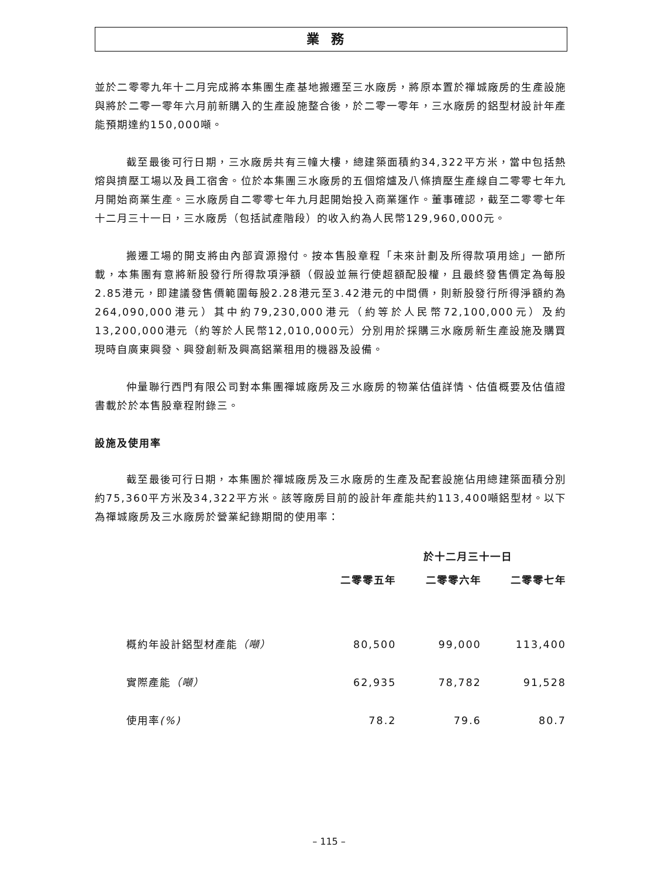業務
並於二零零九年十二月完成將本集團生產基地搬遷至三水廠房，將原本置於禪城廠房的生產設施與將於二零一零年六月前新購入的生產設施整合後，於二零一零年，三水廠房的鋁型材設計年產能預期達約150,000噸。
截至最後可行日期，三水廠房共有三幢大樓，總建築面積約34,322平方米，當中包括熱熔與擠壓工場以及員工宿舍。位於本集團三水廠房的五個熔爐及八條擠壓生產線自二零零七年九月開始商業生產。三水廠房自二零零七年九月起開始投入商業運作。董事確認，截至二零零七年十二月三十一日，三水廠房（包括試產階段）的收入約為人民幣129,960,000元。
搬遷工場的開支將由內部資源撥付。按本售股章程「未來計劃及所得款項用途」一節所載，本集團有意將新股發行所得款項淨額（假設並無行使超額配股權，且最終發售價定為每股2.85港元，即建議發售價範圍每股2.28港元至3.42港元的中間價，則新股發行所得淨額約為264,090,000港元）其中約79,230,000港元（約等於人民幣72,100,000元）及約13,200,000港元（約等於人民幣12,010,000元）分別用於採購三水廠房新生產設施及購買現時自廣東興發、興發創新及興高鋁業租用的機器及設備。
仲量聯行西門有限公司對本集團禪城廠房及三水廠房的物業估值詳情、估值概要及估值證書載於於本售股章程附錄三。
設施及使用率
截至最後可行日期，本集團於禪城廠房及三水廠房的生產及配套設施佔用總建築面積分別約75,360平方米及34,322平方米。該等廠房目前的設計年產能共約113,400噸鋁型材。以下為禪城廠房及三水廠房於營業紀錄期間的使用率：
| | 於十二月三十一日 | | |
| --- | --- | --- | --- |
| | 二零零五年 | 二零零六年 | 二零零七年 |
| 概約年設計鋁型材產能 （噸） | 80,500 | 99,000 | 113,400 |
| 實際產能 （噸） | 62,935 | 78,782 | 91,528 |
| 使用率 (%) | 78.2 | 79.6 | 80.7 |
– 115 –